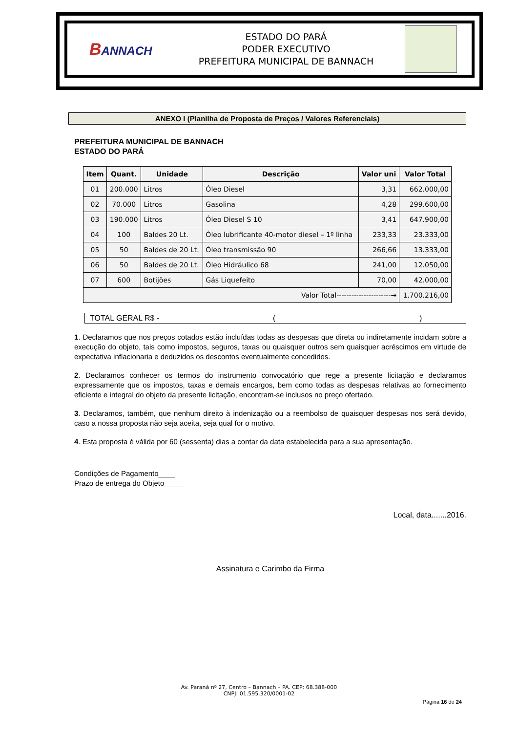BANNACH
ESTADO DO PARÁ
PODER EXECUTIVO
PREFEITURA MUNICIPAL DE BANNACH
ANEXO I (Planilha de Proposta de Preços / Valores Referenciais)
PREFEITURA MUNICIPAL DE BANNACH
ESTADO DO PARÁ
| Item | Quant. | Unidade | Descrição | Valor uni | Valor Total |
| --- | --- | --- | --- | --- | --- |
| 01 | 200.000 | Litros | Óleo Diesel | 3,31 | 662.000,00 |
| 02 | 70.000 | Litros | Gasolina | 4,28 | 299.600,00 |
| 03 | 190.000 | Litros | Óleo Diesel S 10 | 3,41 | 647.900,00 |
| 04 | 100 | Baldes 20 Lt. | Óleo lubrificante 40-motor diesel – 1º linha | 233,33 | 23.333,00 |
| 05 | 50 | Baldes de 20 Lt. | Óleo transmissão 90 | 266,66 | 13.333,00 |
| 06 | 50 | Baldes de 20 Lt. | Óleo Hidráulico 68 | 241,00 | 12.050,00 |
| 07 | 600 | Botijões | Gás Liquefeito | 70,00 | 42.000,00 |
| Valor Total----------------------→ | | | | | 1.700.216,00 |
TOTAL GERAL R$ - ()
1. Declaramos que nos preços cotados estão incluídas todas as despesas que direta ou indiretamente incidam sobre a execução do objeto, tais como impostos, seguros, taxas ou quaisquer outros sem quaisquer acréscimos em virtude de expectativa inflacionaria e deduzidos os descontos eventualmente concedidos.
2. Declaramos conhecer os termos do instrumento convocatório que rege a presente licitação e declaramos expressamente que os impostos, taxas e demais encargos, bem como todas as despesas relativas ao fornecimento eficiente e integral do objeto da presente licitação, encontram-se inclusos no preço ofertado.
3. Declaramos, também, que nenhum direito à indenização ou a reembolso de quaisquer despesas nos será devido, caso a nossa proposta não seja aceita, seja qual for o motivo.
4. Esta proposta é válida por 60 (sessenta) dias a contar da data estabelecida para a sua apresentação.
Condições de Pagamento____
Prazo de entrega do Objeto_____
Local, data.......2016.
Assinatura e Carimbo da Firma
Av. Paraná nº 27, Centro – Bannach – PA. CEP: 68.388-000
CNPJ: 01.595.320/0001-02
Página 16 de 24